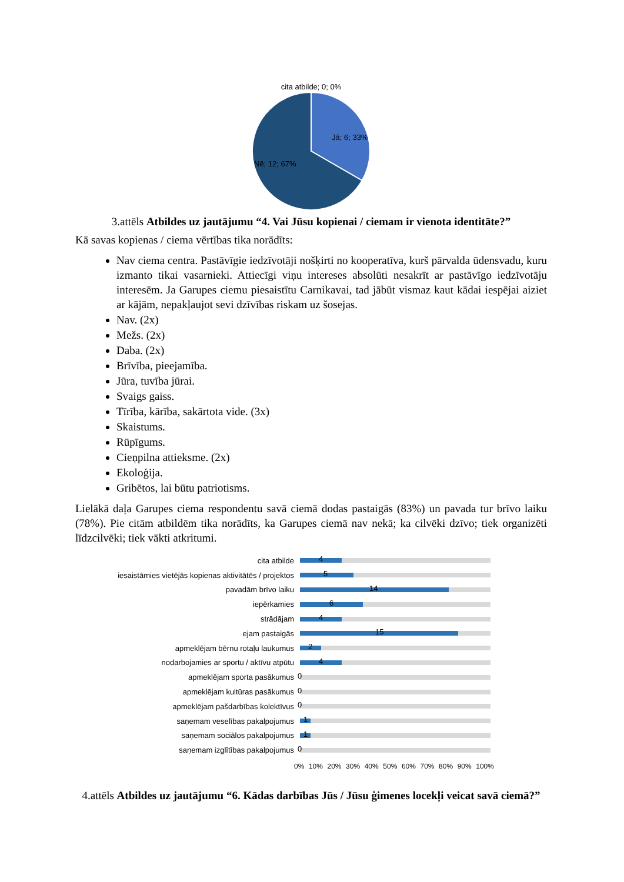cita atbilde; 0; 0%
Jā; 6; 33%
Nē; 12; 67%
3.attēls Atbildes uz jautājumu “4. Vai Jūsu kopienai / ciemam ir vienota identitāte?”
Kā savas kopienas / ciema vērtības tika norādīts:
Nav ciema centra. Pastāvīgie iedzīvotāji nošķirti no kooperatīva, kurš pārvalda ūdensvadu, kuru izmanto tikai vasarnieki. Attiecīgi viņu intereses absolūti nesakrīt ar pastāvīgo iedzīvotāju interesēm. Ja Garupes ciemu piesaistītu Carnikavai, tad jābūt vismaz kaut kādai iespējai aiziet ar kājām, nepakļaujot sevi dzīvības riskam uz šosejas.
Nav. (2x)
Mežs. (2x)
Daba. (2x)
Brīvība, pieejamība.
Jūra, tuvība jūrai.
Svaigs gaiss.
Tīrība, kārība, sakārtota vide. (3x)
Skaistums.
Rūpīgums.
Cieņpilna attieksme. (2x)
Ekoloģija.
Gribētos, lai būtu patriotisms.
Lielākā daļa Garupes ciema respondentu savā ciemā dodas pastaigās (83%) un pavada tur brīvo laiku (78%). Pie citām atbildēm tika norādīts, ka Garupes ciemā nav nekā; ka cilvēki dzīvo; tiek organizēti līdzcilvēki; tiek vākti atkritumi.
cita atbilde
4
iesaistāmies vietējās kopienas aktivitātēs / projektos
5
pavadām brīvo laiku
14
iepērkamies
6
strādājam
4
ejam pastaigās
15
apmeklējam bērnu rotaļu laukumus
2
nodarbojamies ar sportu / aktīvu atpūtu
4
apmeklējam sporta pasākumus
0
apmeklējam kultūras pasākumus
0
apmeklējam pašdarbības kolektīvus
0
saņemam veselības pakalpojumus
1
saņemam sociālos pakalpojumus
1
saņemam izglītības pakalpojumus
0
0% 10% 20% 30% 40% 50% 60% 70% 80% 90% 100%
4.attēls Atbildes uz jautājumu “6. Kādas darbības Jūs / Jūsu ģimenes locekļi veicat savā ciemā?”